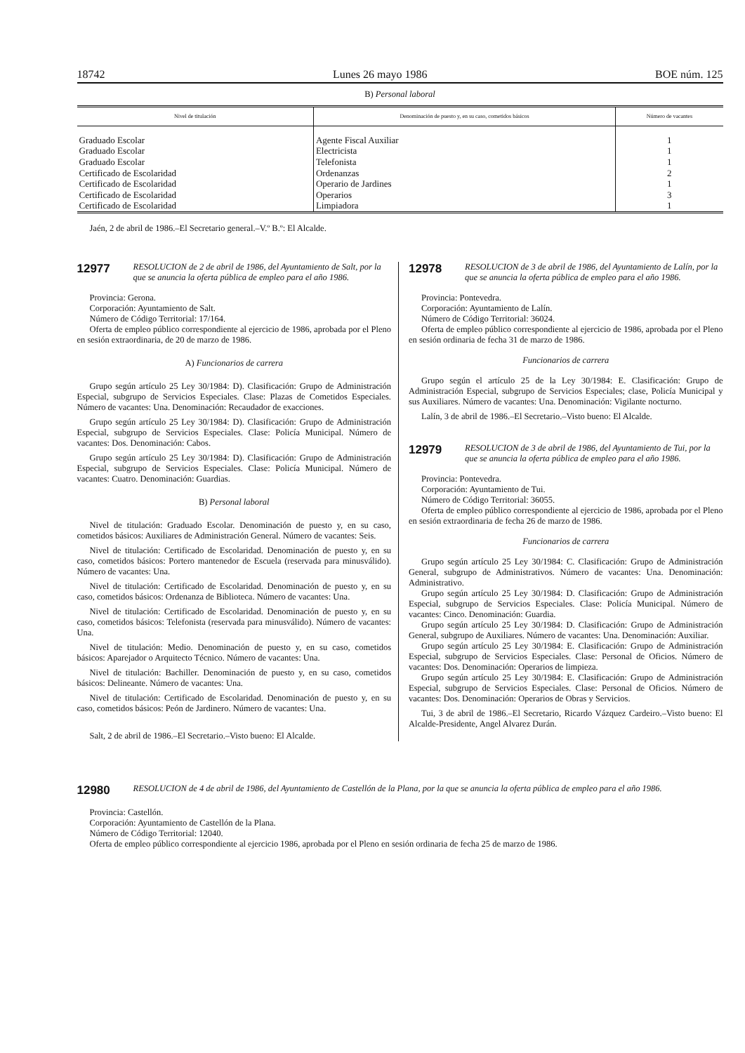18742 Lunes 26 mayo 1986 BOE núm. 125
B) Personal laboral
| Nivel de titulación | Denominación de puesto y, en su caso, cometidos básicos | Número de vacantes |
| --- | --- | --- |
| Graduado Escolar | Agente Fiscal Auxiliar | 1 |
| Graduado Escolar | Electricista | 1 |
| Graduado Escolar | Telefonista | 1 |
| Certificado de Escolaridad | Ordenanzas | 2 |
| Certificado de Escolaridad | Operario de Jardines | 1 |
| Certificado de Escolaridad | Operarios | 3 |
| Certificado de Escolaridad | Limpiadora | 1 |
Jaén, 2 de abril de 1986.–El Secretario general.–V.º B.º: El Alcalde.
12977 RESOLUCION de 2 de abril de 1986, del Ayuntamiento de Salt, por la que se anuncia la oferta pública de empleo para el año 1986.
Provincia: Gerona.
Corporación: Ayuntamiento de Salt.
Número de Código Territorial: 17/164.
Oferta de empleo público correspondiente al ejercicio de 1986, aprobada por el Pleno en sesión extraordinaria, de 20 de marzo de 1986.
A) Funcionarios de carrera
Grupo según artículo 25 Ley 30/1984: D). Clasificación: Grupo de Administración Especial, subgrupo de Servicios Especiales. Clase: Plazas de Cometidos Especiales. Número de vacantes: Una. Denominación: Recaudador de exacciones.
Grupo según artículo 25 Ley 30/1984: D). Clasificación: Grupo de Administración Especial, subgrupo de Servicios Especiales. Clase: Policía Municipal. Número de vacantes: Dos. Denominación: Cabos.
Grupo según artículo 25 Ley 30/1984: D). Clasificación: Grupo de Administración Especial, subgrupo de Servicios Especiales. Clase: Policía Municipal. Número de vacantes: Cuatro. Denominación: Guardias.
B) Personal laboral
Nivel de titulación: Graduado Escolar. Denominación de puesto y, en su caso, cometidos básicos: Auxiliares de Administración General. Número de vacantes: Seis.
Nivel de titulación: Certificado de Escolaridad. Denominación de puesto y, en su caso, cometidos básicos: Portero mantenedor de Escuela (reservada para minusválido). Número de vacantes: Una.
Nivel de titulación: Certificado de Escolaridad. Denominación de puesto y, en su caso, cometidos básicos: Ordenanza de Biblioteca. Número de vacantes: Una.
Nivel de titulación: Certificado de Escolaridad. Denominación de puesto y, en su caso, cometidos básicos: Telefonista (reservada para minusválido). Número de vacantes: Una.
Nivel de titulación: Medio. Denominación de puesto y, en su caso, cometidos básicos: Aparejador o Arquitecto Técnico. Número de vacantes: Una.
Nivel de titulación: Bachiller. Denominación de puesto y, en su caso, cometidos básicos: Delineante. Número de vacantes: Una.
Nivel de titulación: Certificado de Escolaridad. Denominación de puesto y, en su caso, cometidos básicos: Peón de Jardinero. Número de vacantes: Una.
Salt, 2 de abril de 1986.–El Secretario.–Visto bueno: El Alcalde.
12978 RESOLUCION de 3 de abril de 1986, del Ayuntamiento de Lalín, por la que se anuncia la oferta pública de empleo para el año 1986.
Provincia: Pontevedra.
Corporación: Ayuntamiento de Lalín.
Número de Código Territorial: 36024.
Oferta de empleo público correspondiente al ejercicio de 1986, aprobada por el Pleno en sesión ordinaria de fecha 31 de marzo de 1986.
Funcionarios de carrera
Grupo según el artículo 25 de la Ley 30/1984: E. Clasificación: Grupo de Administración Especial, subgrupo de Servicios Especiales; clase, Policía Municipal y sus Auxiliares. Número de vacantes: Una. Denominación: Vigilante nocturno.
Lalín, 3 de abril de 1986.–El Secretario.–Visto bueno: El Alcalde.
12979 RESOLUCION de 3 de abril de 1986, del Ayuntamiento de Tui, por la que se anuncia la oferta pública de empleo para el año 1986.
Provincia: Pontevedra.
Corporación: Ayuntamiento de Tui.
Número de Código Territorial: 36055.
Oferta de empleo público correspondiente al ejercicio de 1986, aprobada por el Pleno en sesión extraordinaria de fecha 26 de marzo de 1986.
Funcionarios de carrera
Grupo según artículo 25 Ley 30/1984: C. Clasificación: Grupo de Administración General, subgrupo de Administrativos. Número de vacantes: Una. Denominación: Administrativo.
Grupo según artículo 25 Ley 30/1984: D. Clasificación: Grupo de Administración Especial, subgrupo de Servicios Especiales. Clase: Policía Municipal. Número de vacantes: Cinco. Denominación: Guardia.
Grupo según artículo 25 Ley 30/1984: D. Clasificación: Grupo de Administración General, subgrupo de Auxiliares. Número de vacantes: Una. Denominación: Auxiliar.
Grupo según artículo 25 Ley 30/1984: E. Clasificación: Grupo de Administración Especial, subgrupo de Servicios Especiales. Clase: Personal de Oficios. Número de vacantes: Dos. Denominación: Operarios de limpieza.
Grupo según artículo 25 Ley 30/1984: E. Clasificación: Grupo de Administración Especial, subgrupo de Servicios Especiales. Clase: Personal de Oficios. Número de vacantes: Dos. Denominación: Operarios de Obras y Servicios.
Tui, 3 de abril de 1986.–El Secretario, Ricardo Vázquez Cardeiro.–Visto bueno: El Alcalde-Presidente, Angel Alvarez Durán.
12980 RESOLUCION de 4 de abril de 1986, del Ayuntamiento de Castellón de la Plana, por la que se anuncia la oferta pública de empleo para el año 1986.
Provincia: Castellón.
Corporación: Ayuntamiento de Castellón de la Plana.
Número de Código Territorial: 12040.
Oferta de empleo público correspondiente al ejercicio 1986, aprobada por el Pleno en sesión ordinaria de fecha 25 de marzo de 1986.